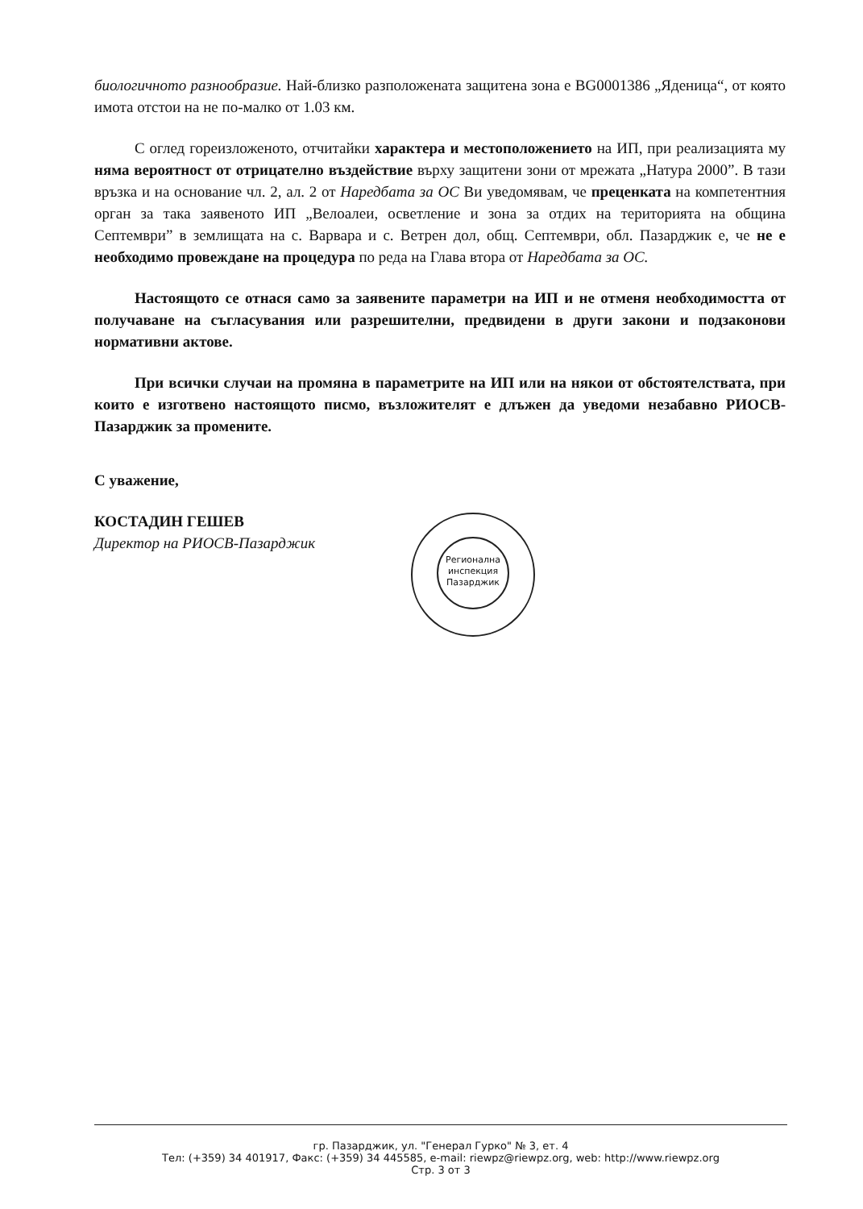биологичното разнообразие. Най-близко разположената защитена зона е BG0001386 „Яденица“, от която имота отстои на не по-малко от 1.03 км.
С оглед гореизложеното, отчитайки характера и местоположението на ИП, при реализацията му няма вероятност от отрицателно въздействие върху защитени зони от мрежата „Натура 2000”. В тази връзка и на основание чл. 2, ал. 2 от Наредбата за ОС Ви уведомявам, че преценката на компетентния орган за така заявеното ИП „Велоалеи, осветление и зона за отдих на територията на община Септември” в землищата на с. Варвара и с. Ветрен дол, общ. Септември, обл. Пазарджик е, че не е необходимо провеждане на процедура по реда на Глава втора от Наредбата за ОС.
Настоящото се отнася само за заявените параметри на ИП и не отменя необходимостта от получаване на съгласувания или разрешителни, предвидени в други закони и подзаконови нормативни актове.
При всички случаи на промяна в параметрите на ИП или на някои от обстоятелствата, при които е изготвено настоящото писмо, възложителят е длъжен да уведоми незабавно РИОСВ-Пазарджик за промените.
С уважение,
КОСТАДИН ГЕШЕВ
Директор на РИОСВ-Пазарджик
Регионална инспекция Пазарджик
гр. Пазарджик, ул. "Генерал Гурко" № 3, ет. 4
Тел: (+359) 34 401917, Факс: (+359) 34 445585, e-mail: riewpz@riewpz.org, web: http://www.riewpz.org
Стр. 3 от 3